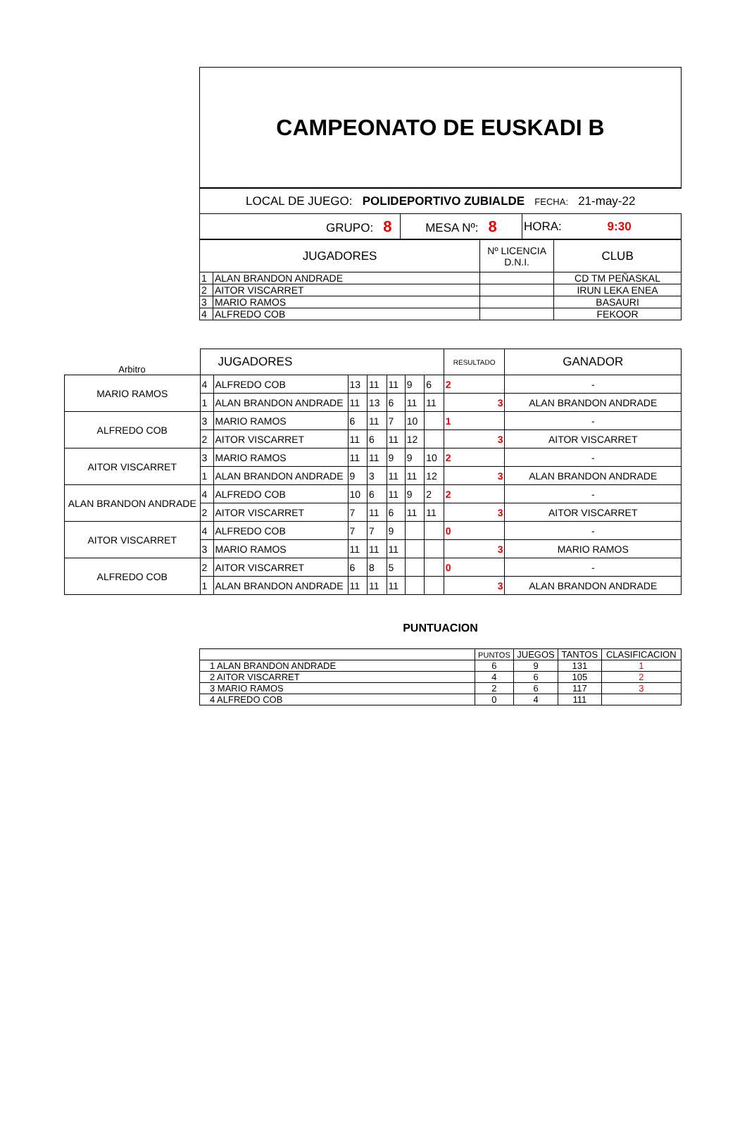CAMPEONATO DE EUSKADI B
| LOCAL DE JUEGO: POLIDEPORTIVO ZUBIALDE FECHA: 21-may-22 | | |
| GRUPO: 8 | MESA Nº: 8 | HORA: 9:30 |
| JUGADORES | | Nº LICENCIA D.N.I. | CLUB |
| 1 | ALAN BRANDON ANDRADE | | CD TM PEÑASKAL |
| 2 | AITOR VISCARRET | | IRUN LEKA ENEA |
| 3 | MARIO RAMOS | | BASAURI |
| 4 | ALFREDO COB | | FEKOOR |
| Arbitro | JUGADORES | | | | | | | RESULTADO | GANADOR |
| MARIO RAMOS | 4 | ALFREDO COB | 13 | 11 | 11 | 9 | 6 | 2 | - |
| | 1 | ALAN BRANDON ANDRADE | 11 | 13 | 6 | 11 | 11 | 3 | ALAN BRANDON ANDRADE |
| ALFREDO COB | 3 | MARIO RAMOS | 6 | 11 | 7 | 10 | | 1 | - |
| | 2 | AITOR VISCARRET | 11 | 6 | 11 | 12 | | 3 | AITOR VISCARRET |
| AITOR VISCARRET | 3 | MARIO RAMOS | 11 | 11 | 9 | 9 | 10 | 2 | - |
| | 1 | ALAN BRANDON ANDRADE | 9 | 3 | 11 | 11 | 12 | 3 | ALAN BRANDON ANDRADE |
| ALAN BRANDON ANDRADE | 4 | ALFREDO COB | 10 | 6 | 11 | 9 | 2 | 2 | - |
| | 2 | AITOR VISCARRET | 7 | 11 | 6 | 11 | 11 | 3 | AITOR VISCARRET |
| AITOR VISCARRET | 4 | ALFREDO COB | 7 | 7 | 9 | | | 0 | - |
| | 3 | MARIO RAMOS | 11 | 11 | 11 | | | 3 | MARIO RAMOS |
| ALFREDO COB | 2 | AITOR VISCARRET | 6 | 8 | 5 | | | 0 | - |
| | 1 | ALAN BRANDON ANDRADE | 11 | 11 | 11 | | | 3 | ALAN BRANDON ANDRADE |
PUNTUACION
| | PUNTOS | JUEGOS | TANTOS | CLASIFICACION |
| 1 ALAN BRANDON ANDRADE | 6 | 9 | 131 | 1 |
| 2 AITOR VISCARRET | 4 | 6 | 105 | 2 |
| 3 MARIO RAMOS | 2 | 6 | 117 | 3 |
| 4 ALFREDO COB | 0 | 4 | 111 | |